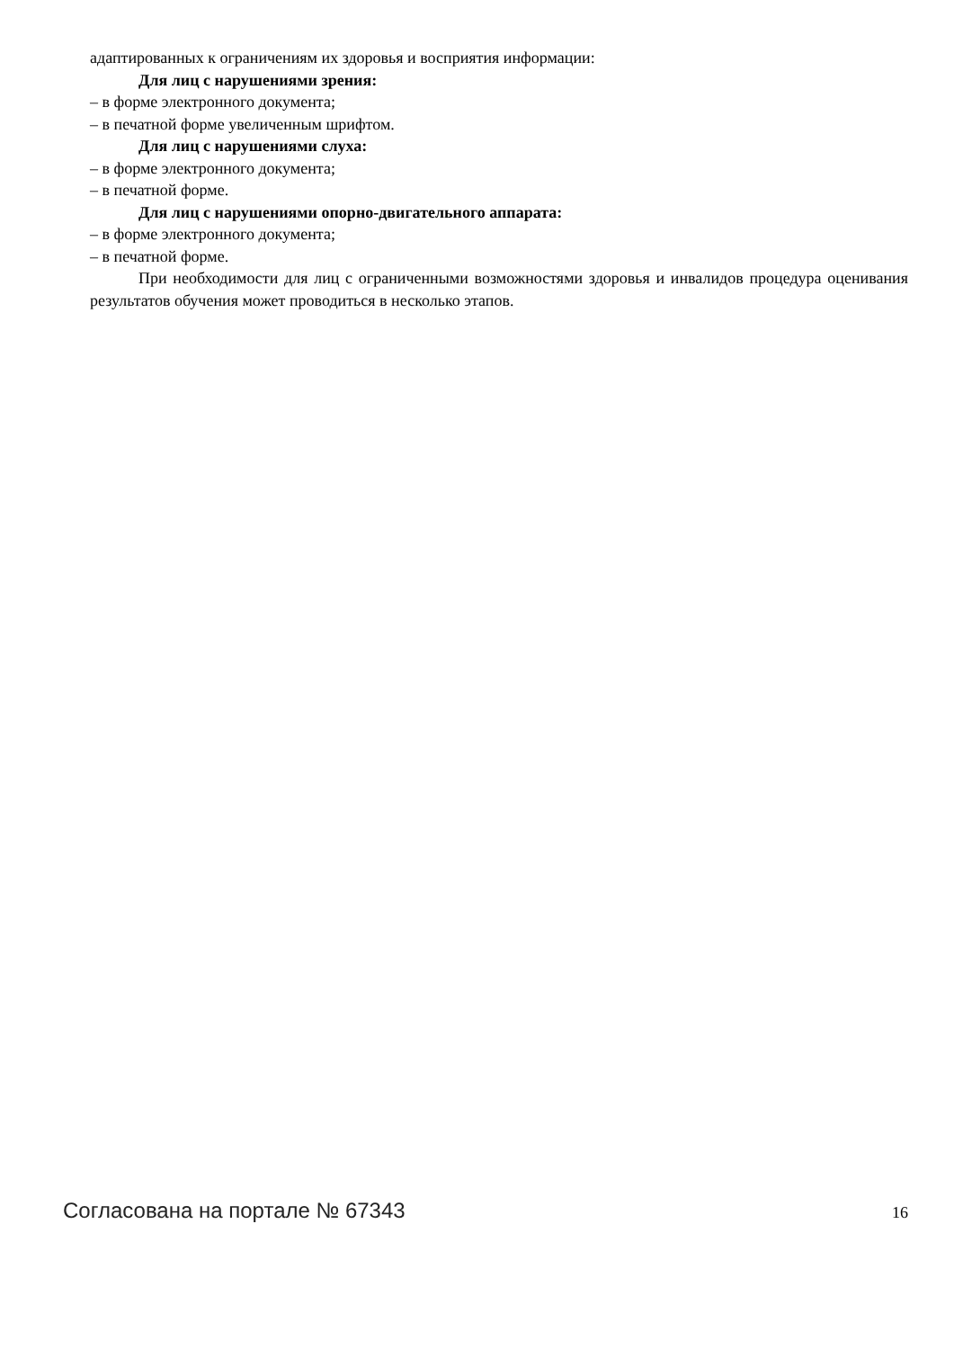адаптированных к ограничениям их здоровья и восприятия информации:
Для лиц с нарушениями зрения:
– в форме электронного документа;
– в печатной форме увеличенным шрифтом.
Для лиц с нарушениями слуха:
– в форме электронного документа;
– в печатной форме.
Для лиц с нарушениями опорно-двигательного аппарата:
– в форме электронного документа;
– в печатной форме.
При необходимости для лиц с ограниченными возможностями здоровья и инвалидов процедура оценивания результатов обучения может проводиться в несколько этапов.
Согласована на портале № 67343 16